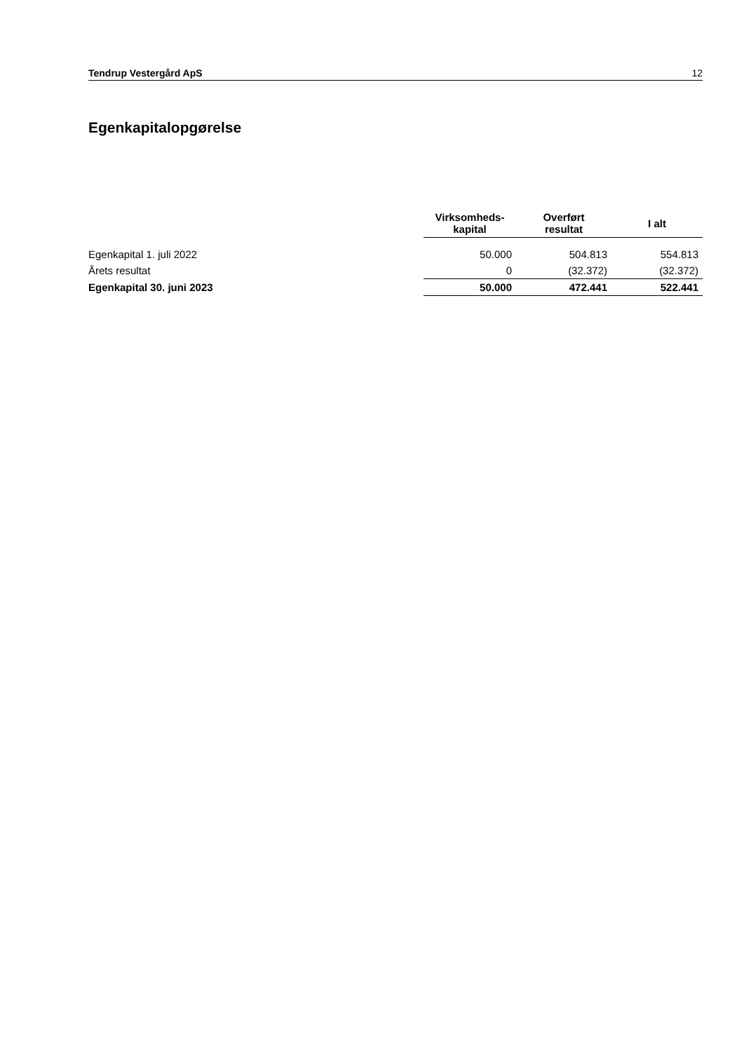Tendrup Vestergård ApS 12
Egenkapitalopgørelse
| | Virksomheds- kapital | Overført resultat | I alt |
| --- | --- | --- | --- |
| Egenkapital 1. juli 2022 | 50.000 | 504.813 | 554.813 |
| Årets resultat | 0 | (32.372) | (32.372) |
| Egenkapital 30. juni 2023 | 50.000 | 472.441 | 522.441 |